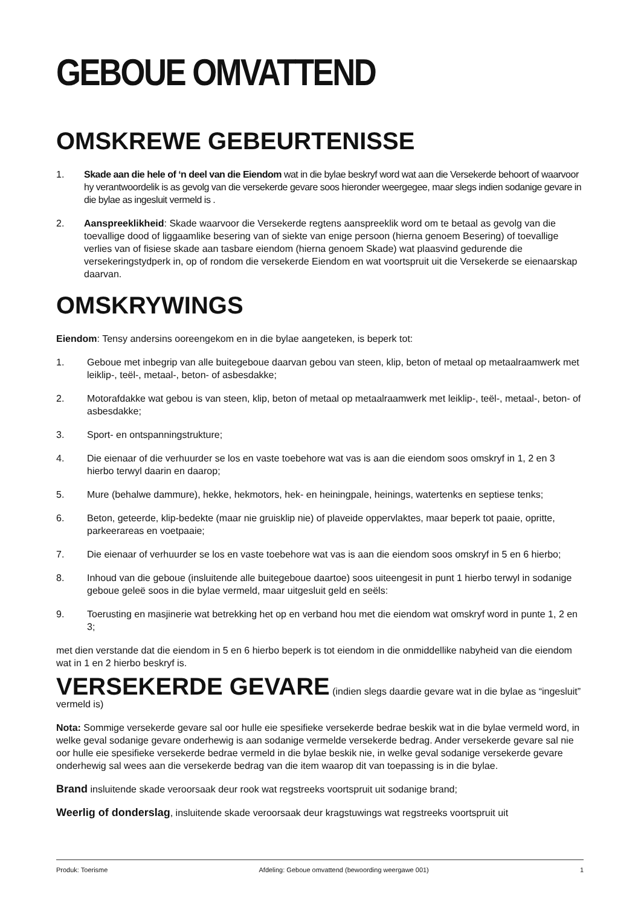GEBOUE OMVATTEND
OMSKREWE GEBEURTENISSE
1. Skade aan die hele of ‘n deel van die Eiendom wat in die bylae beskryf word wat aan die Versekerde behoort of waarvoor hy verantwoordelik is as gevolg van die versekerde gevare soos hieronder weergegee, maar slegs indien sodanige gevare in die bylae as ingesluit vermeld is .
2. Aanspreeklikheid: Skade waarvoor die Versekerde regtens aanspreeklik word om te betaal as gevolg van die toevallige dood of liggaamlike besering van of siekte van enige persoon (hierna genoem Besering) of toevallige verlies van of fisiese skade aan tasbare eiendom (hierna genoem Skade) wat plaasvind gedurende die versekeringstydperk in, op of rondom die versekerde Eiendom en wat voortspruit uit die Versekerde se eienaarskap daarvan.
OMSKRYWINGS
Eiendom: Tensy andersins ooreengekom en in die bylae aangeteken, is beperk tot:
1. Geboue met inbegrip van alle buitegeboue daarvan gebou van steen, klip, beton of metaal op metaalraamwerk met leiklip-, teël-, metaal-, beton- of asbesdakke;
2. Motorafdakke wat gebou is van steen, klip, beton of metaal op metaalraamwerk met leiklip-, teël-, metaal-, beton- of asbesdakke;
3. Sport- en ontspanningstrukture;
4. Die eienaar of die verhuurder se los en vaste toebehore wat vas is aan die eiendom soos omskryf in 1, 2 en 3 hierbo terwyl daarin en daarop;
5. Mure (behalwe dammure), hekke, hekmotors, hek- en heiningpale, heinings, watertenks en septiese tenks;
6. Beton, geteerde, klip-bedekte (maar nie gruisklip nie) of plaveide oppervlaktes, maar beperk tot paaie, opritte, parkeerareas en voetpaaie;
7. Die eienaar of verhuurder se los en vaste toebehore wat vas is aan die eiendom soos omskryf in 5 en 6 hierbo;
8. Inhoud van die geboue (insluitende alle buitegeboue daartoe) soos uiteengesit in punt 1 hierbo terwyl in sodanige geboue geleë soos in die bylae vermeld, maar uitgesluit geld en seëls:
9. Toerusting en masjinerie wat betrekking het op en verband hou met die eiendom wat omskryf word in punte 1, 2 en 3;
met dien verstande dat die eiendom in 5 en 6 hierbo beperk is tot eiendom in die onmiddellike nabyheid van die eiendom wat in 1 en 2 hierbo beskryf is.
VERSEKERDE GEVARE (indien slegs daardie gevare wat in die bylae as “ingesluit” vermeld is)
Nota: Sommige versekerde gevare sal oor hulle eie spesifieke versekerde bedrae beskik wat in die bylae vermeld word, in welke geval sodanige gevare onderhewig is aan sodanige vermelde versekerde bedrag. Ander versekerde gevare sal nie oor hulle eie spesifieke versekerde bedrae vermeld in die bylae beskik nie, in welke geval sodanige versekerde gevare onderhewig sal wees aan die versekerde bedrag van die item waarop dit van toepassing is in die bylae.
Brand insluitende skade veroorsaak deur rook wat regstreeks voortspruit uit sodanige brand;
Weerlig of donderslag, insluitende skade veroorsaak deur kragstuwings wat regstreeks voortspruit uit
Produk: Toerisme Afdeling: Geboue omvattend (bewoording weergawe 001) 1